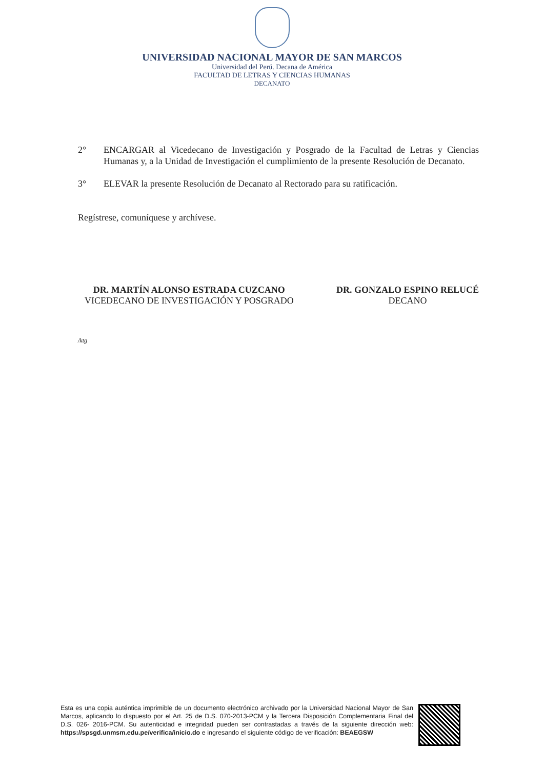UNIVERSIDAD NACIONAL MAYOR DE SAN MARCOS
Universidad del Perú. Decana de América
FACULTAD DE LETRAS Y CIENCIAS HUMANAS
DECANATO
2° ENCARGAR al Vicedecano de Investigación y Posgrado de la Facultad de Letras y Ciencias Humanas y, a la Unidad de Investigación el cumplimiento de la presente Resolución de Decanato.
3° ELEVAR la presente Resolución de Decanato al Rectorado para su ratificación.
Regístrese, comuníquese y archívese.
DR. MARTÍN ALONSO ESTRADA CUZCANO
VICEDECANO DE INVESTIGACIÓN Y POSGRADO
DR. GONZALO ESPINO RELUCÉ
DECANO
/ktg
Esta es una copia auténtica imprimible de un documento electrónico archivado por la Universidad Nacional Mayor de San Marcos, aplicando lo dispuesto por el Art. 25 de D.S. 070-2013-PCM y la Tercera Disposición Complementaria Final del D.S. 026- 2016-PCM. Su autenticidad e integridad pueden ser contrastadas a través de la siguiente dirección web: https://spsgd.unmsm.edu.pe/verifica/inicio.do e ingresando el siguiente código de verificación: BEAEGSW